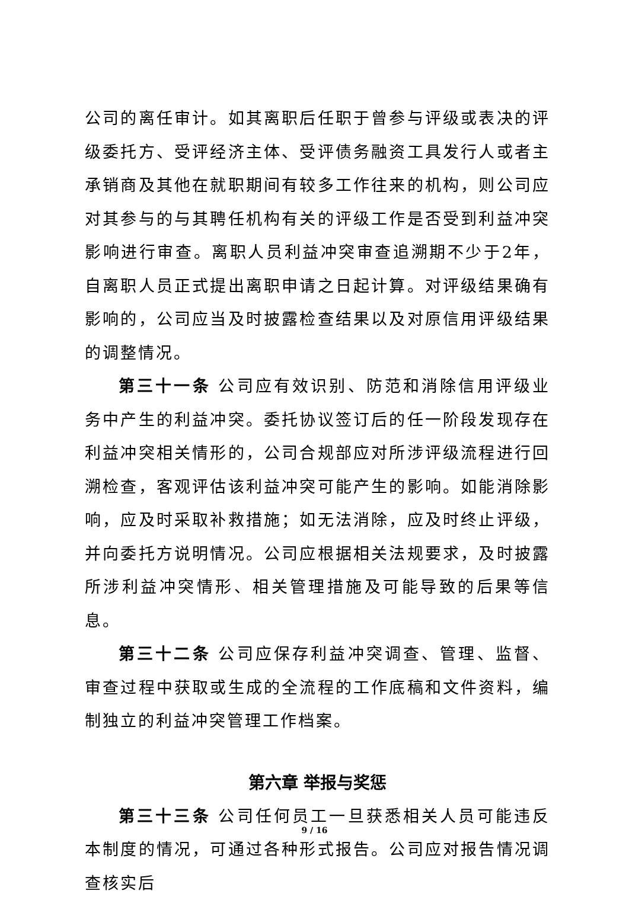公司的离任审计。如其离职后任职于曾参与评级或表决的评级委托方、受评经济主体、受评债务融资工具发行人或者主承销商及其他在就职期间有较多工作往来的机构，则公司应对其参与的与其聘任机构有关的评级工作是否受到利益冲突影响进行审查。离职人员利益冲突审查追溯期不少于2年，自离职人员正式提出离职申请之日起计算。对评级结果确有影响的，公司应当及时披露检查结果以及对原信用评级结果的调整情况。
第三十一条 公司应有效识别、防范和消除信用评级业务中产生的利益冲突。委托协议签订后的任一阶段发现存在利益冲突相关情形的，公司合规部应对所涉评级流程进行回溯检查，客观评估该利益冲突可能产生的影响。如能消除影响，应及时采取补救措施；如无法消除，应及时终止评级，并向委托方说明情况。公司应根据相关法规要求，及时披露所涉利益冲突情形、相关管理措施及可能导致的后果等信息。
第三十二条 公司应保存利益冲突调查、管理、监督、审查过程中获取或生成的全流程的工作底稿和文件资料，编制独立的利益冲突管理工作档案。
第六章 举报与奖惩
第三十三条 公司任何员工一旦获悉相关人员可能违反本制度的情况，可通过各种形式报告。公司应对报告情况调查核实后
9 / 16